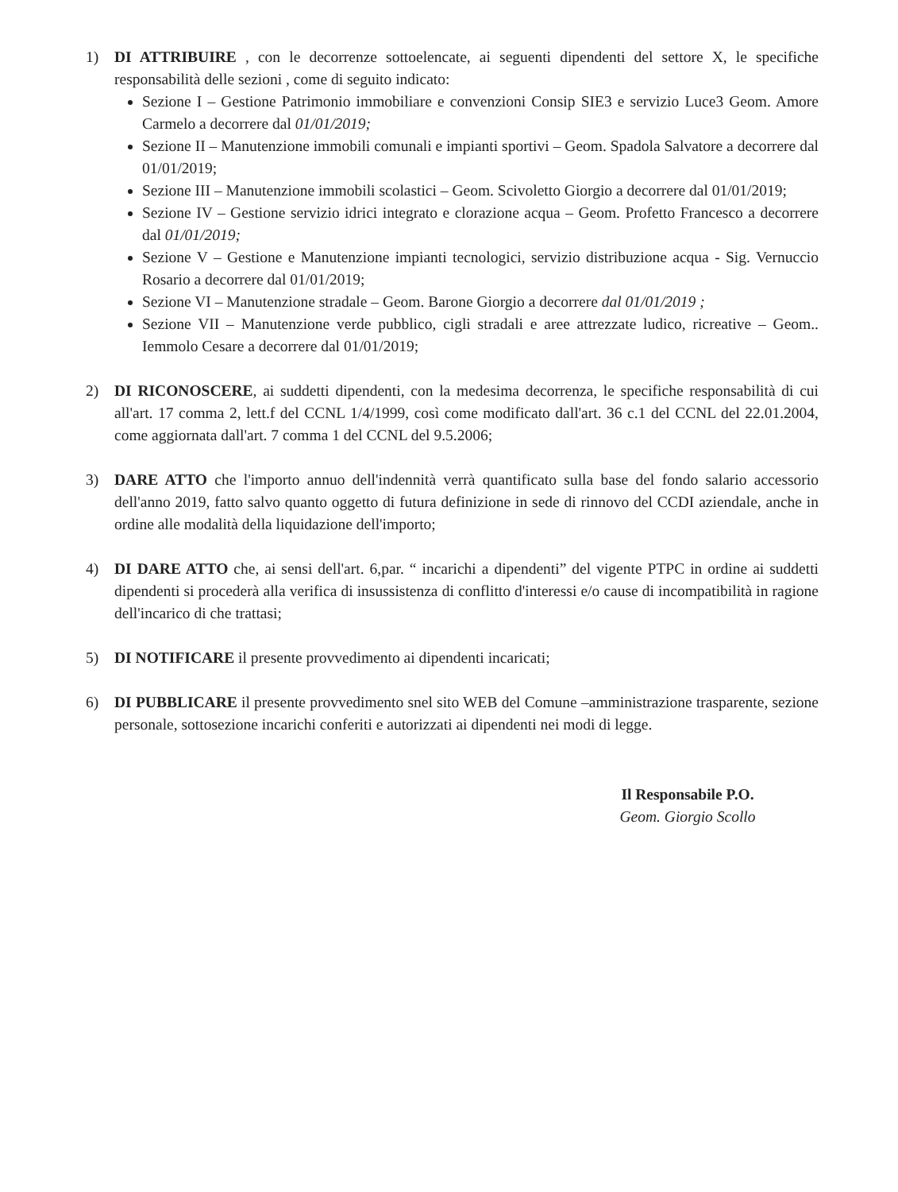1) DI ATTRIBUIRE , con le decorrenze sottoelencate, ai seguenti dipendenti del settore X, le specifiche responsabilità delle sezioni , come di seguito indicato:
Sezione I – Gestione Patrimonio immobiliare e convenzioni Consip SIE3 e servizio Luce3 Geom. Amore Carmelo a decorrere dal 01/01/2019;
Sezione II – Manutenzione immobili comunali e impianti sportivi – Geom. Spadola Salvatore a decorrere dal 01/01/2019;
Sezione III – Manutenzione immobili scolastici – Geom. Scivoletto Giorgio a decorrere dal 01/01/2019;
Sezione IV – Gestione servizio idrici integrato e clorazione acqua – Geom. Profetto Francesco a decorrere dal 01/01/2019;
Sezione V – Gestione e Manutenzione impianti tecnologici, servizio distribuzione acqua - Sig. Vernuccio Rosario a decorrere dal 01/01/2019;
Sezione VI – Manutenzione stradale – Geom. Barone Giorgio a decorrere dal 01/01/2019 ;
Sezione VII – Manutenzione verde pubblico, cigli stradali e aree attrezzate ludico, ricreative – Geom.. Iemmolo Cesare a decorrere dal 01/01/2019;
2) DI RICONOSCERE, ai suddetti dipendenti, con la medesima decorrenza, le specifiche responsabilità di cui all'art. 17 comma 2, lett.f del CCNL 1/4/1999, così come modificato dall'art. 36 c.1 del CCNL del 22.01.2004, come aggiornata dall'art. 7 comma 1 del CCNL del 9.5.2006;
3) DARE ATTO che l'importo annuo dell'indennità verrà quantificato sulla base del fondo salario accessorio dell'anno 2019, fatto salvo quanto oggetto di futura definizione in sede di rinnovo del CCDI aziendale, anche in ordine alle modalità della liquidazione dell'importo;
4) DI DARE ATTO che, ai sensi dell'art. 6,par. “ incarichi a dipendenti” del vigente PTPC in ordine ai suddetti dipendenti si procederà alla verifica di insussistenza di conflitto d'interessi e/o cause di incompatibilità in ragione dell'incarico di che trattasi;
5) DI NOTIFICARE il presente provvedimento ai dipendenti incaricati;
6) DI PUBBLICARE il presente provvedimento snel sito WEB del Comune –amministrazione trasparente, sezione personale, sottosezione incarichi conferiti e autorizzati ai dipendenti nei modi di legge.
Il Responsabile P.O.
Geom. Giorgio Scollo